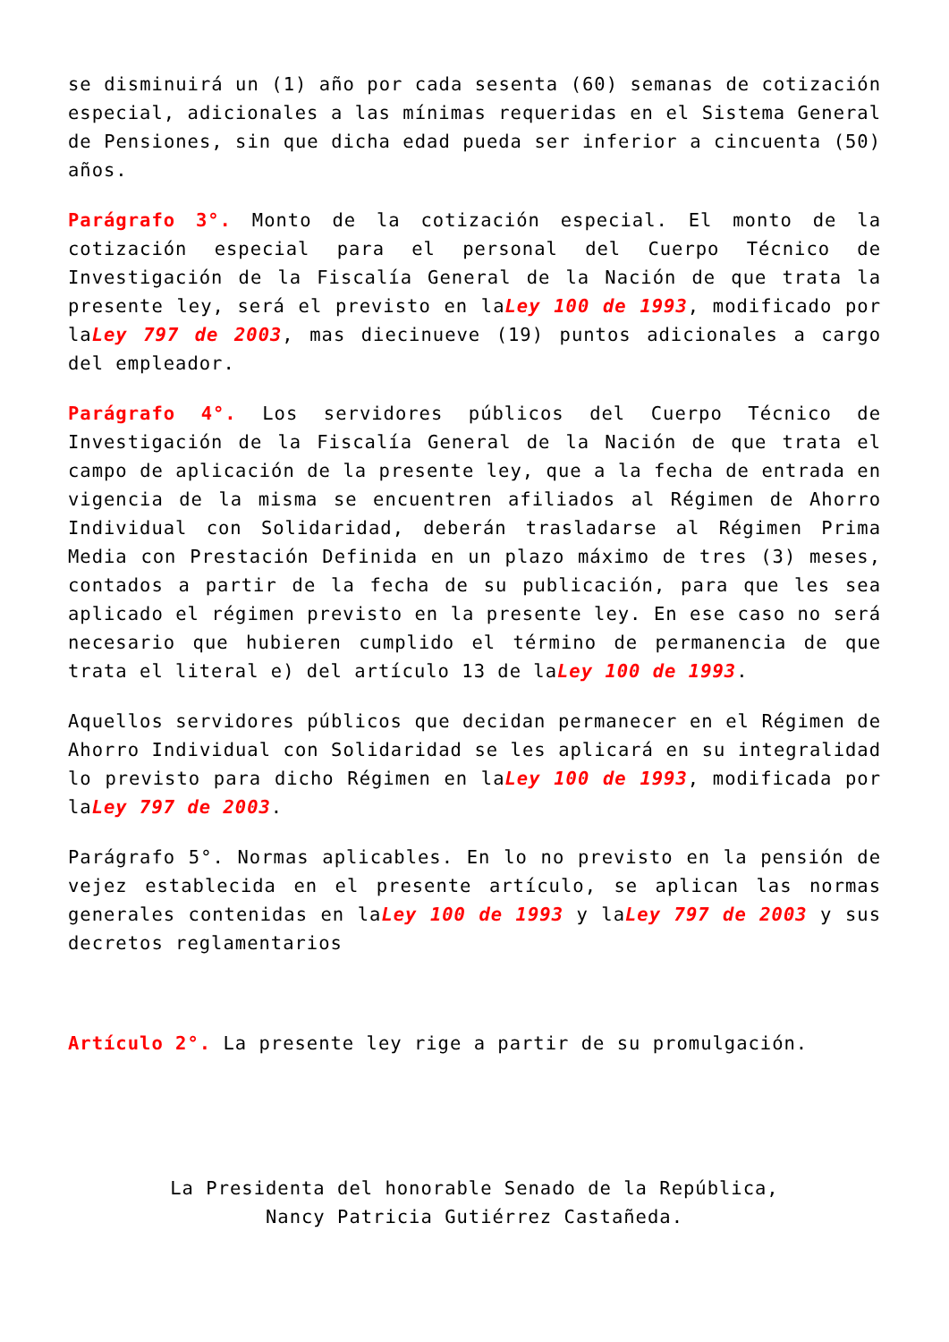se disminuirá un (1) año por cada sesenta (60) semanas de cotización especial, adicionales a las mínimas requeridas en el Sistema General de Pensiones, sin que dicha edad pueda ser inferior a cincuenta (50) años.
Parágrafo 3°. Monto de la cotización especial. El monto de la cotización especial para el personal del Cuerpo Técnico de Investigación de la Fiscalía General de la Nación de que trata la presente ley, será el previsto en laLey 100 de 1993, modificado por laLey 797 de 2003, mas diecinueve (19) puntos adicionales a cargo del empleador.
Parágrafo 4°. Los servidores públicos del Cuerpo Técnico de Investigación de la Fiscalía General de la Nación de que trata el campo de aplicación de la presente ley, que a la fecha de entrada en vigencia de la misma se encuentren afiliados al Régimen de Ahorro Individual con Solidaridad, deberán trasladarse al Régimen Prima Media con Prestación Definida en un plazo máximo de tres (3) meses, contados a partir de la fecha de su publicación, para que les sea aplicado el régimen previsto en la presente ley. En ese caso no será necesario que hubieren cumplido el término de permanencia de que trata el literal e) del artículo 13 de laLey 100 de 1993.
Aquellos servidores públicos que decidan permanecer en el Régimen de Ahorro Individual con Solidaridad se les aplicará en su integralidad lo previsto para dicho Régimen en laLey 100 de 1993, modificada por laLey 797 de 2003.
Parágrafo 5°. Normas aplicables. En lo no previsto en la pensión de vejez establecida en el presente artículo, se aplican las normas generales contenidas en laLey 100 de 1993 y laLey 797 de 2003 y sus decretos reglamentarios
Artículo 2°. La presente ley rige a partir de su promulgación.
La Presidenta del honorable Senado de la República,
Nancy Patricia Gutiérrez Castañeda.